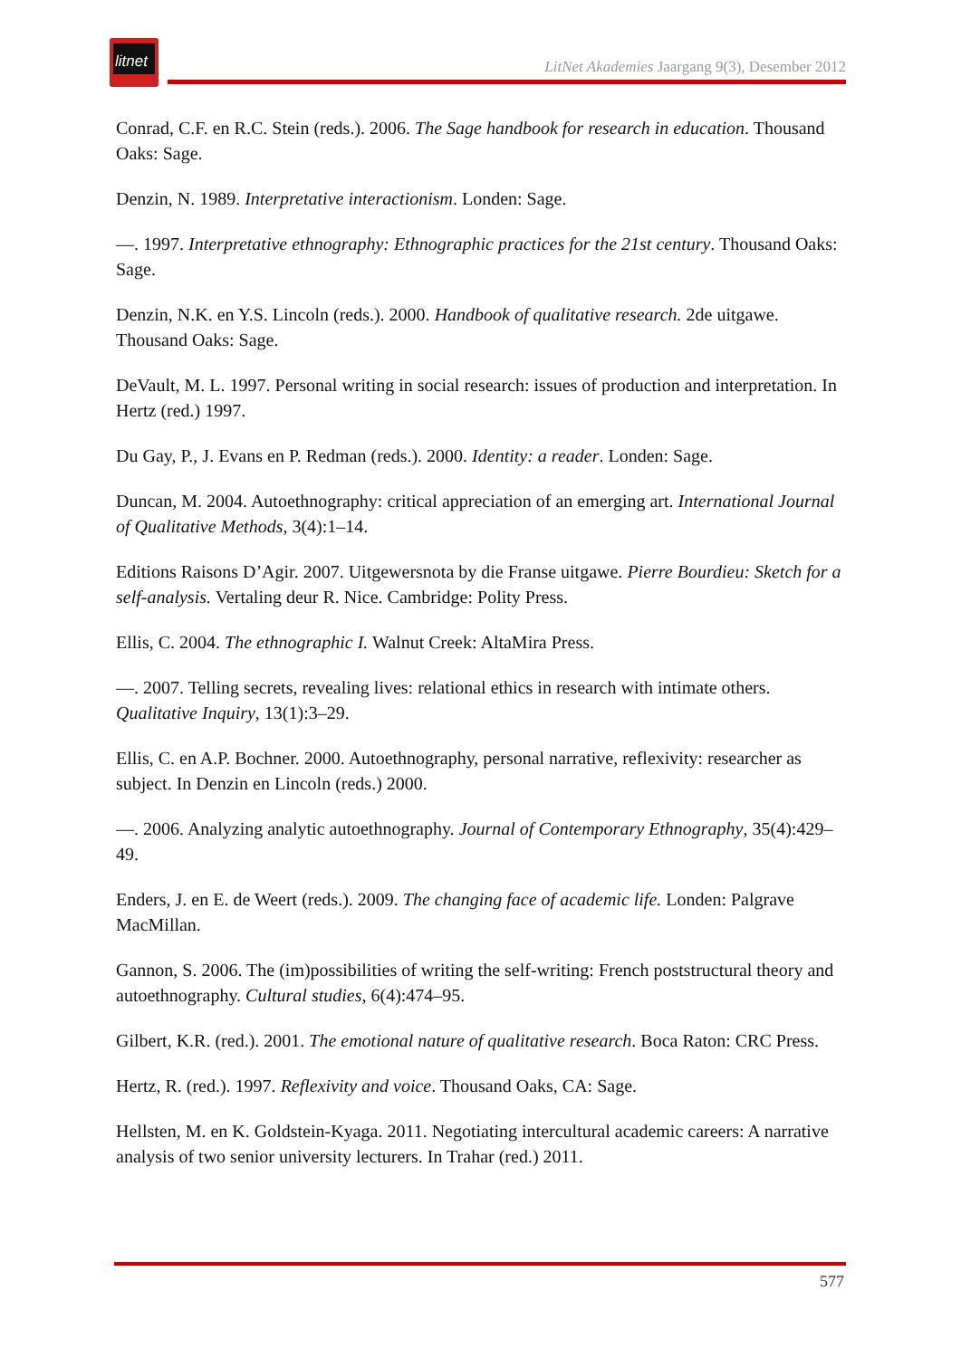litnet
LitNet Akademies Jaargang 9(3), Desember 2012
Conrad, C.F. en R.C. Stein (reds.). 2006. The Sage handbook for research in education. Thousand Oaks: Sage.
Denzin, N. 1989. Interpretative interactionism. Londen: Sage.
—. 1997. Interpretative ethnography: Ethnographic practices for the 21st century. Thousand Oaks: Sage.
Denzin, N.K. en Y.S. Lincoln (reds.). 2000. Handbook of qualitative research. 2de uitgawe. Thousand Oaks: Sage.
DeVault, M. L. 1997. Personal writing in social research: issues of production and interpretation. In Hertz (red.) 1997.
Du Gay, P., J. Evans en P. Redman (reds.). 2000. Identity: a reader. Londen: Sage.
Duncan, M. 2004. Autoethnography: critical appreciation of an emerging art. International Journal of Qualitative Methods, 3(4):1–14.
Editions Raisons D’Agir. 2007. Uitgewersnota by die Franse uitgawe. Pierre Bourdieu: Sketch for a self-analysis. Vertaling deur R. Nice. Cambridge: Polity Press.
Ellis, C. 2004. The ethnographic I. Walnut Creek: AltaMira Press.
—. 2007. Telling secrets, revealing lives: relational ethics in research with intimate others. Qualitative Inquiry, 13(1):3–29.
Ellis, C. en A.P. Bochner. 2000. Autoethnography, personal narrative, reflexivity: researcher as subject. In Denzin en Lincoln (reds.) 2000.
—. 2006. Analyzing analytic autoethnography. Journal of Contemporary Ethnography, 35(4):429–49.
Enders, J. en E. de Weert (reds.). 2009. The changing face of academic life. Londen: Palgrave MacMillan.
Gannon, S. 2006. The (im)possibilities of writing the self-writing: French poststructural theory and autoethnography. Cultural studies, 6(4):474–95.
Gilbert, K.R. (red.). 2001. The emotional nature of qualitative research. Boca Raton: CRC Press.
Hertz, R. (red.). 1997. Reflexivity and voice. Thousand Oaks, CA: Sage.
Hellsten, M. en K. Goldstein-Kyaga. 2011. Negotiating intercultural academic careers: A narrative analysis of two senior university lecturers. In Trahar (red.) 2011.
577